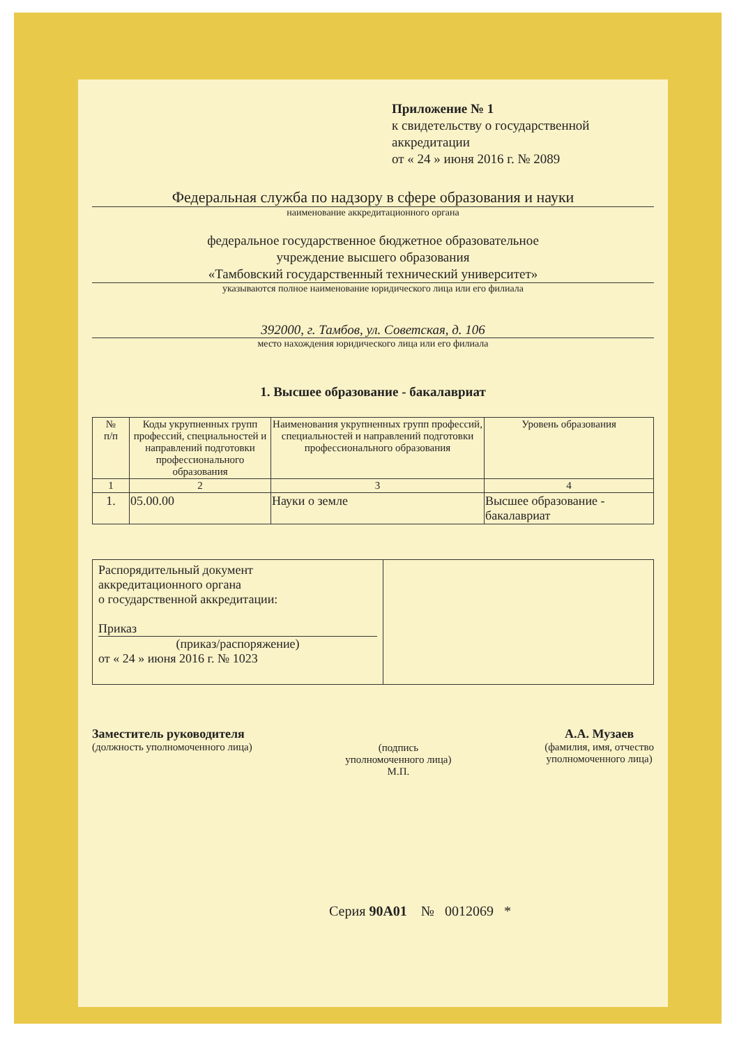Приложение № 1
к свидетельству о государственной аккредитации
от « 24 » июня 2016 г. № 2089
Федеральная служба по надзору в сфере образования и науки
наименование аккредитационного органа
федеральное государственное бюджетное образовательное
учреждение высшего образования
«Тамбовский государственный технический университет»
указываются полное наименование юридического лица или его филиала
392000, г. Тамбов, ул. Советская, д. 106
место нахождения юридического лица или его филиала
1. Высшее образование - бакалавриат
| № п/п | Коды укрупненных групп профессий, специальностей и направлений подготовки профессионального образования | Наименования укрупненных групп профессий, специальностей и направлений подготовки профессионального образования | Уровень образования |
| --- | --- | --- | --- |
| 1 | 2 | 3 | 4 |
| 1. | 05.00.00 | Науки о земле | Высшее образование - бакалавриат |
| Распорядительный документ аккредитационного органа о государственной аккредитации: Приказ (приказ/распоряжение) от « 24 » июня 2016 г. № 1023 | |
Заместитель руководителя
(должность уполномоченного лица)
(подпись
уполномоченного лица)
М.П.
А.А. Музаев
(фамилия, имя, отчество
уполномоченного лица)
Серия 90А01 № 0012069 *